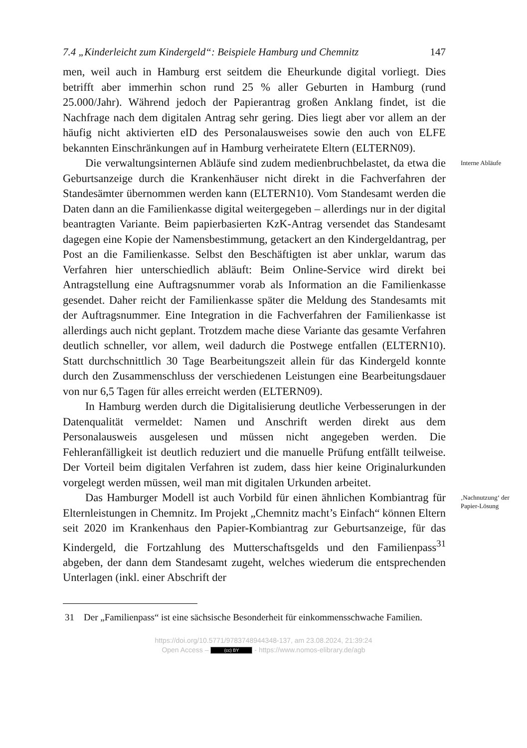7.4 „Kinderleicht zum Kindergeld“: Beispiele Hamburg und Chemnitz 147
men, weil auch in Hamburg erst seitdem die Eheurkunde digital vorliegt. Dies betrifft aber immerhin schon rund 25 % aller Geburten in Hamburg (rund 25.000/Jahr). Während jedoch der Papierantrag großen Anklang findet, ist die Nachfrage nach dem digitalen Antrag sehr gering. Dies liegt aber vor allem an der häufig nicht aktivierten eID des Personalausweises sowie den auch von ELFE bekannten Einschränkungen auf in Hamburg verheiratete Eltern (ELTERN09).
Die verwaltungsinternen Abläufe sind zudem medienbruchbelastet, da etwa die Geburtsanzeige durch die Krankenhäuser nicht direkt in die Fachverfahren der Standesämter übernommen werden kann (ELTERN10). Vom Standesamt werden die Daten dann an die Familienkasse digital weitergegeben – allerdings nur in der digital beantragten Variante. Beim papierbasierten KzK-Antrag versendet das Standesamt dagegen eine Kopie der Namensbestimmung, getackert an den Kindergeldantrag, per Post an die Familienkasse. Selbst den Beschäftigten ist aber unklar, warum das Verfahren hier unterschiedlich abläuft: Beim Online-Service wird direkt bei Antragstellung eine Auftragsnummer vorab als Information an die Familienkasse gesendet. Daher reicht der Familienkasse später die Meldung des Standesamts mit der Auftragsnummer. Eine Integration in die Fachverfahren der Familienkasse ist allerdings auch nicht geplant. Trotzdem mache diese Variante das gesamte Verfahren deutlich schneller, vor allem, weil dadurch die Postwege entfallen (ELTERN10). Statt durchschnittlich 30 Tage Bearbeitungszeit allein für das Kindergeld konnte durch den Zusammenschluss der verschiedenen Leistungen eine Bearbeitungsdauer von nur 6,5 Tagen für alles erreicht werden (ELTERN09).
In Hamburg werden durch die Digitalisierung deutliche Verbesserungen in der Datenqualität vermeldet: Namen und Anschrift werden direkt aus dem Personalausweis ausgelesen und müssen nicht angegeben werden. Die Fehleranfälligkeit ist deutlich reduziert und die manuelle Prüfung entfällt teilweise. Der Vorteil beim digitalen Verfahren ist zudem, dass hier keine Originalurkunden vorgelegt werden müssen, weil man mit digitalen Urkunden arbeitet.
Interne Abläufe
Das Hamburger Modell ist auch Vorbild für einen ähnlichen Kombiantrag für Elternleistungen in Chemnitz. Im Projekt „Chemnitz macht’s Einfach“ können Eltern seit 2020 im Krankenhaus den Papier-Kombiantrag zur Geburtsanzeige, für das Kindergeld, die Fortzahlung des Mutterschaftsgelds und den Familienpass<sup>31</sup> abgeben, der dann dem Standesamt zugeht, welches wiederum die entsprechenden Unterlagen (inkl. einer Abschrift der
‚Nachnutzung‘ der Papier-Lösung
31 Der „Familienpass“ ist eine sächsische Besonderheit für einkommensschwache Familien.
https://doi.org/10.5771/9783748944348-137, am 23.08.2024, 21:39:24
Open Access – (cc) BY - https://www.nomos-elibrary.de/agb